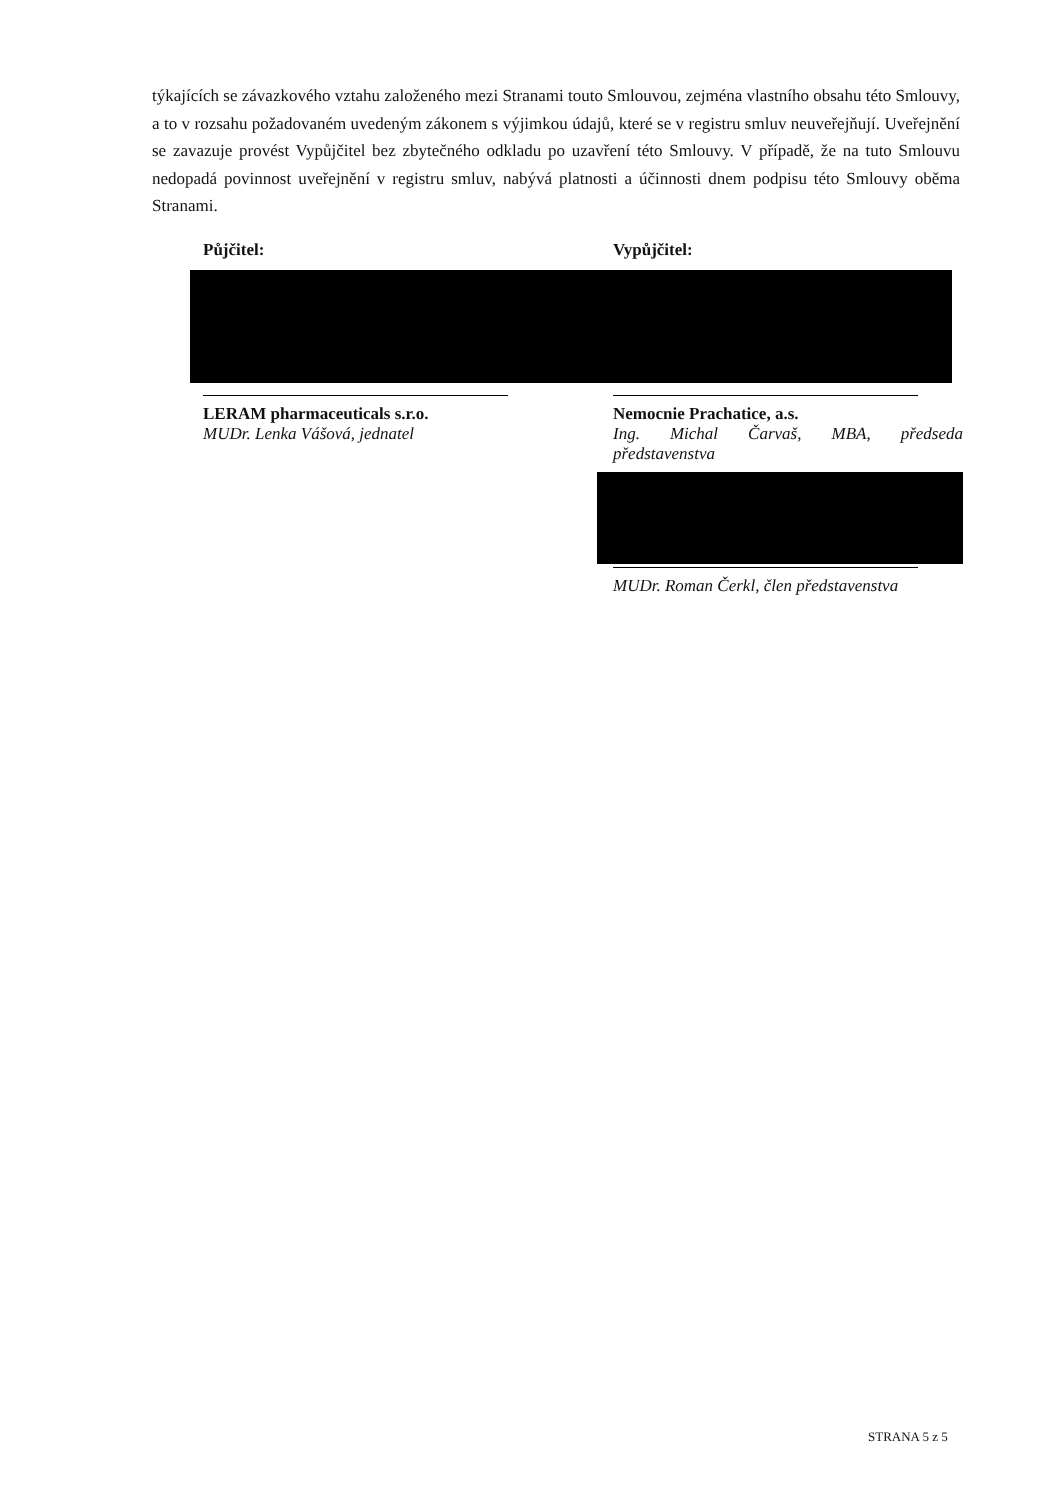týkajících se závazkového vztahu založeného mezi Stranami touto Smlouvou, zejména vlastního obsahu této Smlouvy, a to v rozsahu požadovaném uvedeným zákonem s výjimkou údajů, které se v registru smluv neuveřejňují. Uveřejnění se zavazuje provést Vypůjčitel bez zbytečného odkladu po uzavření této Smlouvy. V případě, že na tuto Smlouvu nedopadá povinnost uveřejnění v registru smluv, nabývá platnosti a účinnosti dnem podpisu této Smlouvy oběma Stranami.
Půjčitel: Vypůjčitel:
LERAM pharmaceuticals s.r.o.
MUDr. Lenka Vášová, jednatel
Nemocnie Prachatice, a.s.
Ing. Michal Čarvaš, MBA, předseda představenstva
MUDr. Roman Čerkl, člen představenstva
STRANA 5 z 5